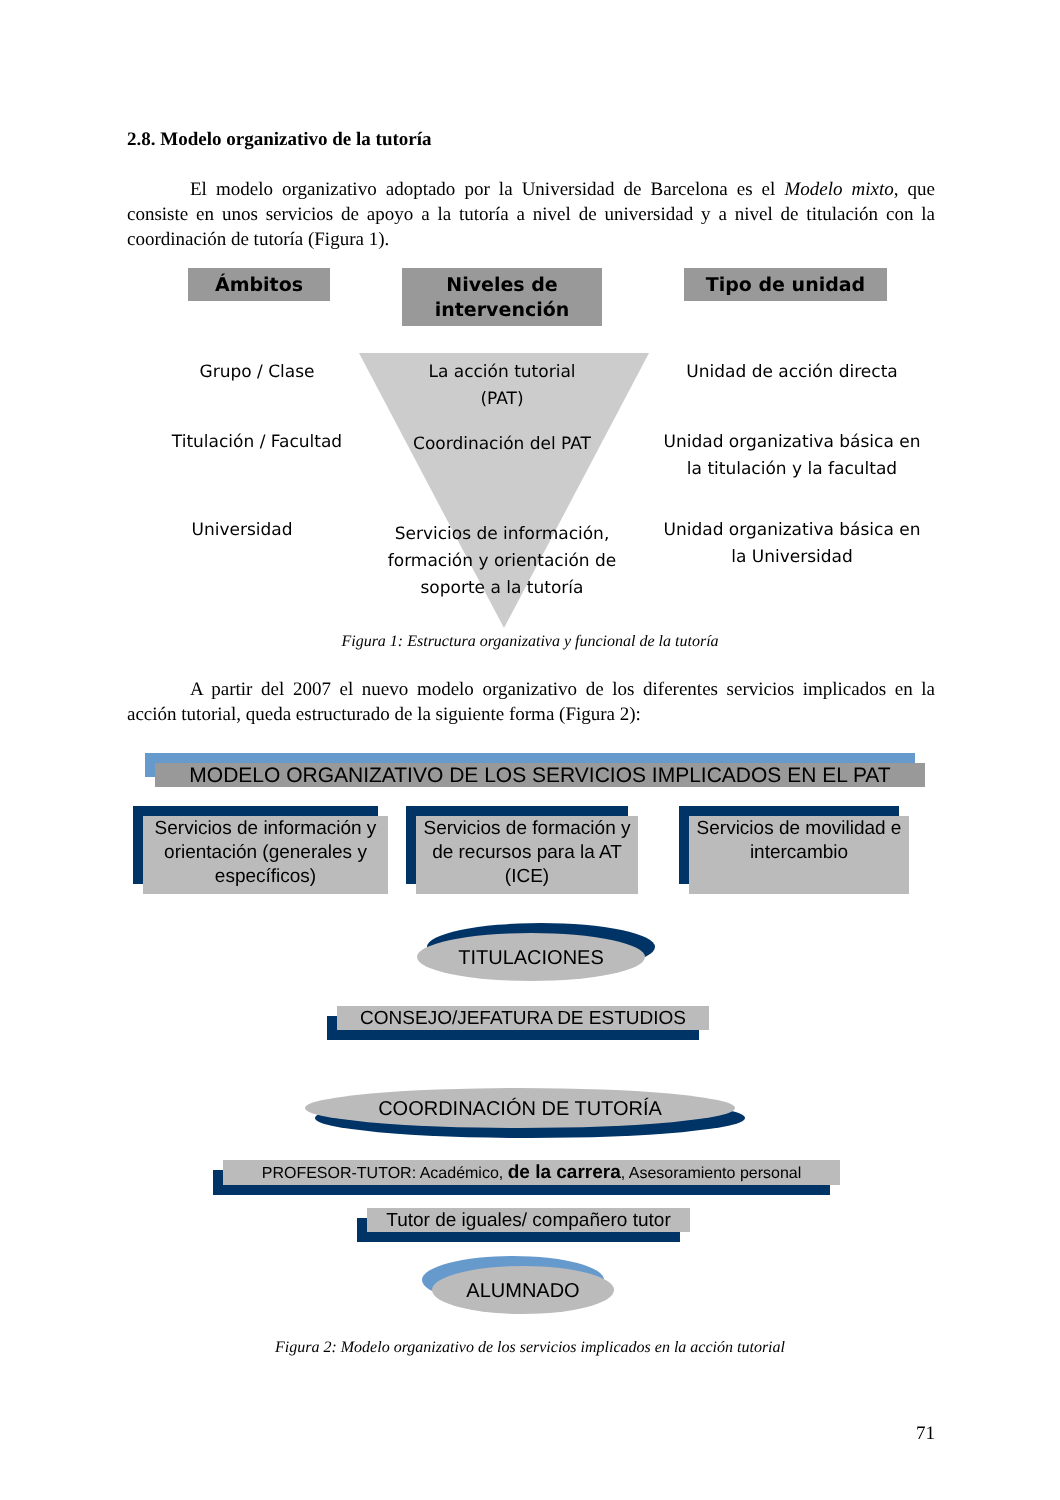2.8. Modelo organizativo de la tutoría
El modelo organizativo adoptado por la Universidad de Barcelona es el Modelo mixto, que consiste en unos servicios de apoyo a la tutoría a nivel de universidad y a nivel de titulación con la coordinación de tutoría (Figura 1).
Ámbitos
Niveles de intervención
Tipo de unidad
Grupo / Clase
La acción tutorial (PAT)
Unidad de acción directa
Titulación / Facultad Coordinación del PAT
Unidad organizativa básica en la titulación y la facultad
Universidad
Servicios de información, formación y orientación de soporte a la tutoría
Unidad organizativa básica en la Universidad
Figura 1: Estructura organizativa y funcional de la tutoría
A partir del 2007 el nuevo modelo organizativo de los diferentes servicios implicados en la acción tutorial, queda estructurado de la siguiente forma (Figura 2):
MODELO ORGANIZATIVO DE LOS SERVICIOS IMPLICADOS EN EL PAT
Servicios de información y orientación (generales y específicos)
Servicios de formación y de recursos para la AT (ICE)
Servicios de movilidad e intercambio
TITULACIONES
CONSEJO/JEFATURA DE ESTUDIOS
COORDINACIÓN DE TUTORÍA
PROFESOR-TUTOR: Académico, de la carrera, Asesoramiento personal
Tutor de iguales/ compañero tutor
ALUMNADO
Figura 2: Modelo organizativo de los servicios implicados en la acción tutorial
71